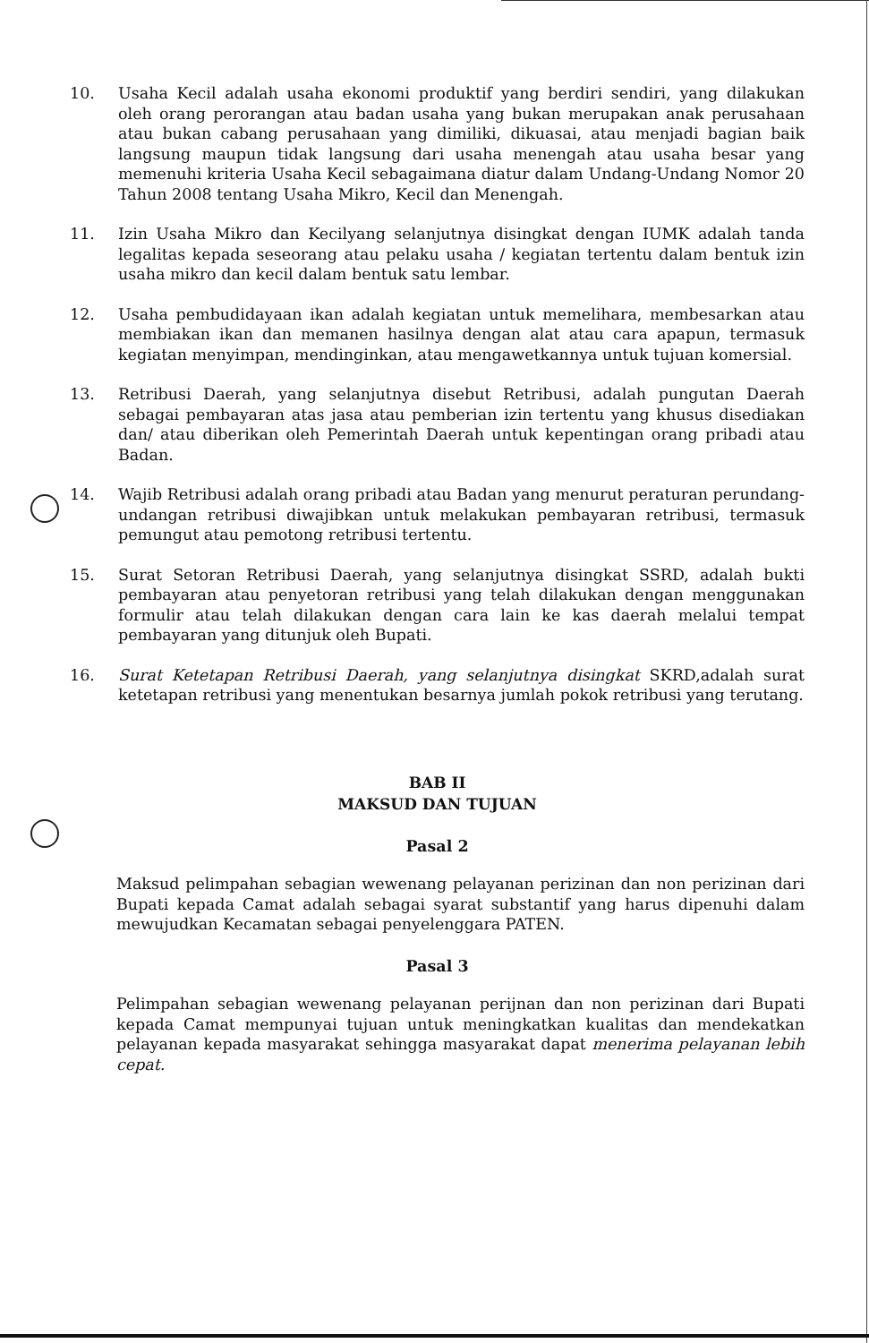10. Usaha Kecil adalah usaha ekonomi produktif yang berdiri sendiri, yang dilakukan oleh orang perorangan atau badan usaha yang bukan merupakan anak perusahaan atau bukan cabang perusahaan yang dimiliki, dikuasai, atau menjadi bagian baik langsung maupun tidak langsung dari usaha menengah atau usaha besar yang memenuhi kriteria Usaha Kecil sebagaimana diatur dalam Undang-Undang Nomor 20 Tahun 2008 tentang Usaha Mikro, Kecil dan Menengah.
11. Izin Usaha Mikro dan Kecilyang selanjutnya disingkat dengan IUMK adalah tanda legalitas kepada seseorang atau pelaku usaha / kegiatan tertentu dalam bentuk izin usaha mikro dan kecil dalam bentuk satu lembar.
12. Usaha pembudidayaan ikan adalah kegiatan untuk memelihara, membesarkan atau membiakan ikan dan memanen hasilnya dengan alat atau cara apapun, termasuk kegiatan menyimpan, mendinginkan, atau mengawetkannya untuk tujuan komersial.
13. Retribusi Daerah, yang selanjutnya disebut Retribusi, adalah pungutan Daerah sebagai pembayaran atas jasa atau pemberian izin tertentu yang khusus disediakan dan/ atau diberikan oleh Pemerintah Daerah untuk kepentingan orang pribadi atau Badan.
14. Wajib Retribusi adalah orang pribadi atau Badan yang menurut peraturan perundang-undangan retribusi diwajibkan untuk melakukan pembayaran retribusi, termasuk pemungut atau pemotong retribusi tertentu.
15. Surat Setoran Retribusi Daerah, yang selanjutnya disingkat SSRD, adalah bukti pembayaran atau penyetoran retribusi yang telah dilakukan dengan menggunakan formulir atau telah dilakukan dengan cara lain ke kas daerah melalui tempat pembayaran yang ditunjuk oleh Bupati.
16. Surat Ketetapan Retribusi Daerah, yang selanjutnya disingkat SKRD,adalah surat ketetapan retribusi yang menentukan besarnya jumlah pokok retribusi yang terutang.
BAB II
MAKSUD DAN TUJUAN
Pasal 2
Maksud pelimpahan sebagian wewenang pelayanan perizinan dan non perizinan dari Bupati kepada Camat adalah sebagai syarat substantif yang harus dipenuhi dalam mewujudkan Kecamatan sebagai penyelenggara PATEN.
Pasal 3
Pelimpahan sebagian wewenang pelayanan perijnan dan non perizinan dari Bupati kepada Camat mempunyai tujuan untuk meningkatkan kualitas dan mendekatkan pelayanan kepada masyarakat sehingga masyarakat dapat menerima pelayanan lebih cepat.